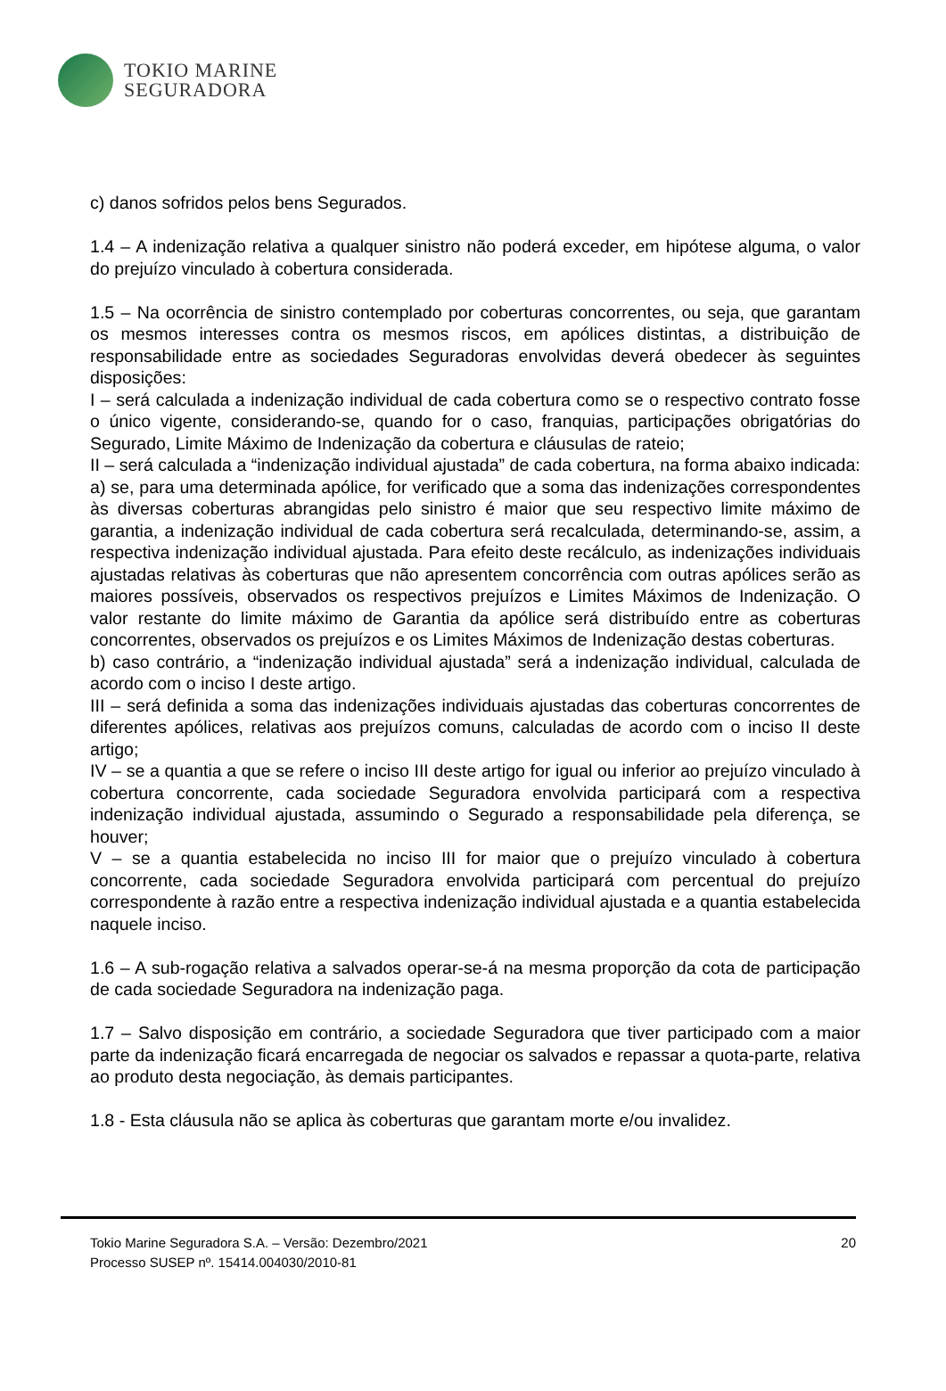TOKIO MARINE
SEGURADORA
c) danos sofridos pelos bens Segurados.
1.4 – A indenização relativa a qualquer sinistro não poderá exceder, em hipótese alguma, o valor do prejuízo vinculado à cobertura considerada.
1.5 – Na ocorrência de sinistro contemplado por coberturas concorrentes, ou seja, que garantam os mesmos interesses contra os mesmos riscos, em apólices distintas, a distribuição de responsabilidade entre as sociedades Seguradoras envolvidas deverá obedecer às seguintes disposições:
I – será calculada a indenização individual de cada cobertura como se o respectivo contrato fosse o único vigente, considerando-se, quando for o caso, franquias, participações obrigatórias do Segurado, Limite Máximo de Indenização da cobertura e cláusulas de rateio;
II – será calculada a “indenização individual ajustada” de cada cobertura, na forma abaixo indicada:
a) se, para uma determinada apólice, for verificado que a soma das indenizações correspondentes às diversas coberturas abrangidas pelo sinistro é maior que seu respectivo limite máximo de garantia, a indenização individual de cada cobertura será recalculada, determinando-se, assim, a respectiva indenização individual ajustada. Para efeito deste recálculo, as indenizações individuais ajustadas relativas às coberturas que não apresentem concorrência com outras apólices serão as maiores possíveis, observados os respectivos prejuízos e Limites Máximos de Indenização. O valor restante do limite máximo de Garantia da apólice será distribuído entre as coberturas concorrentes, observados os prejuízos e os Limites Máximos de Indenização destas coberturas.
b) caso contrário, a “indenização individual ajustada” será a indenização individual, calculada de acordo com o inciso I deste artigo.
III – será definida a soma das indenizações individuais ajustadas das coberturas concorrentes de diferentes apólices, relativas aos prejuízos comuns, calculadas de acordo com o inciso II deste artigo;
IV – se a quantia a que se refere o inciso III deste artigo for igual ou inferior ao prejuízo vinculado à cobertura concorrente, cada sociedade Seguradora envolvida participará com a respectiva indenização individual ajustada, assumindo o Segurado a responsabilidade pela diferença, se houver;
V – se a quantia estabelecida no inciso III for maior que o prejuízo vinculado à cobertura concorrente, cada sociedade Seguradora envolvida participará com percentual do prejuízo correspondente à razão entre a respectiva indenização individual ajustada e a quantia estabelecida naquele inciso.
1.6 – A sub-rogação relativa a salvados operar-se-á na mesma proporção da cota de participação de cada sociedade Seguradora na indenização paga.
1.7 – Salvo disposição em contrário, a sociedade Seguradora que tiver participado com a maior parte da indenização ficará encarregada de negociar os salvados e repassar a quota-parte, relativa ao produto desta negociação, às demais participantes.
1.8 - Esta cláusula não se aplica às coberturas que garantam morte e/ou invalidez.
Tokio Marine Seguradora S.A. – Versão: Dezembro/2021
Processo SUSEP nº. 15414.004030/2010-81
20